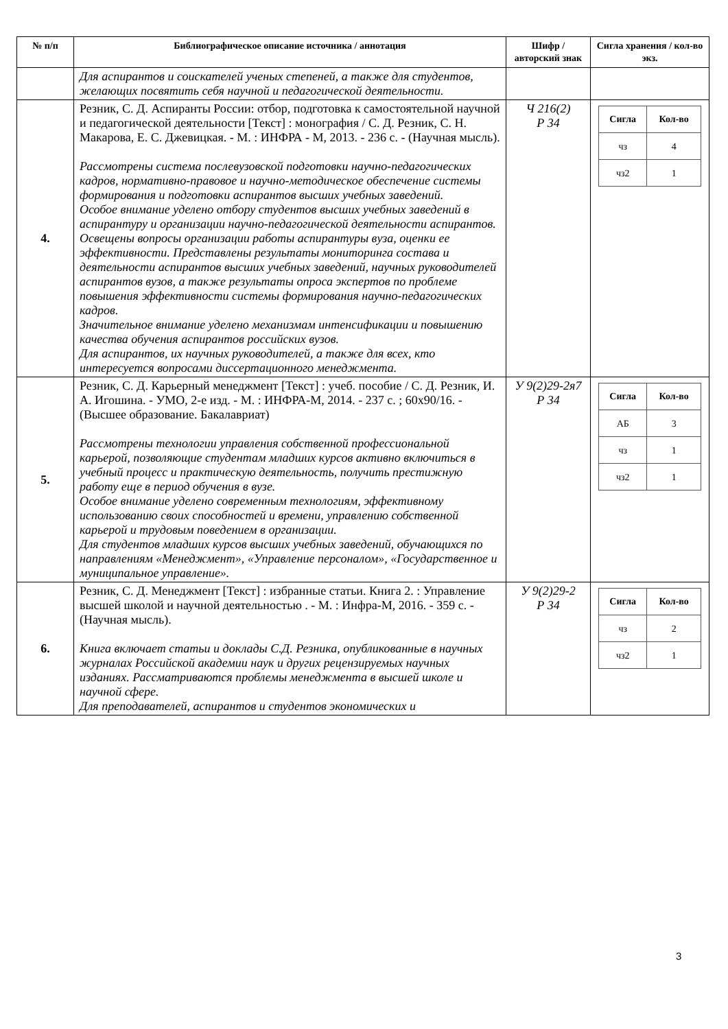| № п/п | Библиографическое описание источника / аннотация | Шифр / авторский знак | Сигла хранения / кол-во экз. |
| --- | --- | --- | --- |
| | Для аспирантов и соискателей ученых степеней, а также для студентов, желающих посвятить себя научной и педагогической деятельности. | | |
| 4. | Резник, С. Д. Аспиранты России: отбор, подготовка к самостоятельной научной и педагогической деятельности [Текст] : монография / С. Д. Резник, С. Н. Макарова, Е. С. Джевицкая. - М. : ИНФРА - М, 2013. - 236 с. - (Научная мысль). Рассмотрены система послевузовской подготовки научно-педагогических кадров, нормативно-правовое и научно-методическое обеспечение системы формирования и подготовки аспирантов высших учебных заведений. Особое внимание уделено отбору студентов высших учебных заведений в аспирантуру и организации научно-педагогической деятельности аспирантов. Освещены вопросы организации работы аспирантуры вуза, оценки ее эффективности. Представлены результаты мониторинга состава и деятельности аспирантов высших учебных заведений, научных руководителей аспирантов вузов, а также результаты опроса экспертов по проблеме повышения эффективности системы формирования научно-педагогических кадров. Значительное внимание уделено механизмам интенсификации и повышению качества обучения аспирантов российских вузов. Для аспирантов, их научных руководителей, а также для всех, кто интересуется вопросами диссертационного менеджмента. | Ч 216(2) Р 34 | / Сигла / Кол-во / / --- / --- / / чз / 4 / / чз2 / 1 / |
| 5. | Резник, С. Д. Карьерный менеджмент [Текст] : учеб. пособие / С. Д. Резник, И. А. Игошина. - УМО, 2-е изд. - М. : ИНФРА-М, 2014. - 237 с. ; 60x90/16. - (Высшее образование. Бакалавриат) Рассмотрены технологии управления собственной профессиональной карьерой, позволяющие студентам младших курсов активно включиться в учебный процесс и практическую деятельность, получить престижную работу еще в период обучения в вузе. Особое внимание уделено современным технологиям, эффективному использованию своих способностей и времени, управлению собственной карьерой и трудовым поведением в организации. Для студентов младших курсов высших учебных заведений, обучающихся по направлениям «Менеджмент», «Управление персоналом», «Государственное и муниципальное управление». | У 9(2)29-2я7 Р 34 | / Сигла / Кол-во / / --- / --- / / АБ / 3 / / чз / 1 / / чз2 / 1 / |
| 6. | Резник, С. Д. Менеджмент [Текст] : избранные статьи. Книга 2. : Управление высшей школой и научной деятельностью . - М. : Инфра-М, 2016. - 359 с. - (Научная мысль). Книга включает статьи и доклады С.Д. Резника, опубликованные в научных журналах Российской академии наук и других рецензируемых научных изданиях. Рассматриваются проблемы менеджмента в высшей школе и научной сфере. Для преподавателей, аспирантов и студентов экономических и | У 9(2)29-2 Р 34 | / Сигла / Кол-во / / --- / --- / / чз / 2 / / чз2 / 1 / |
3